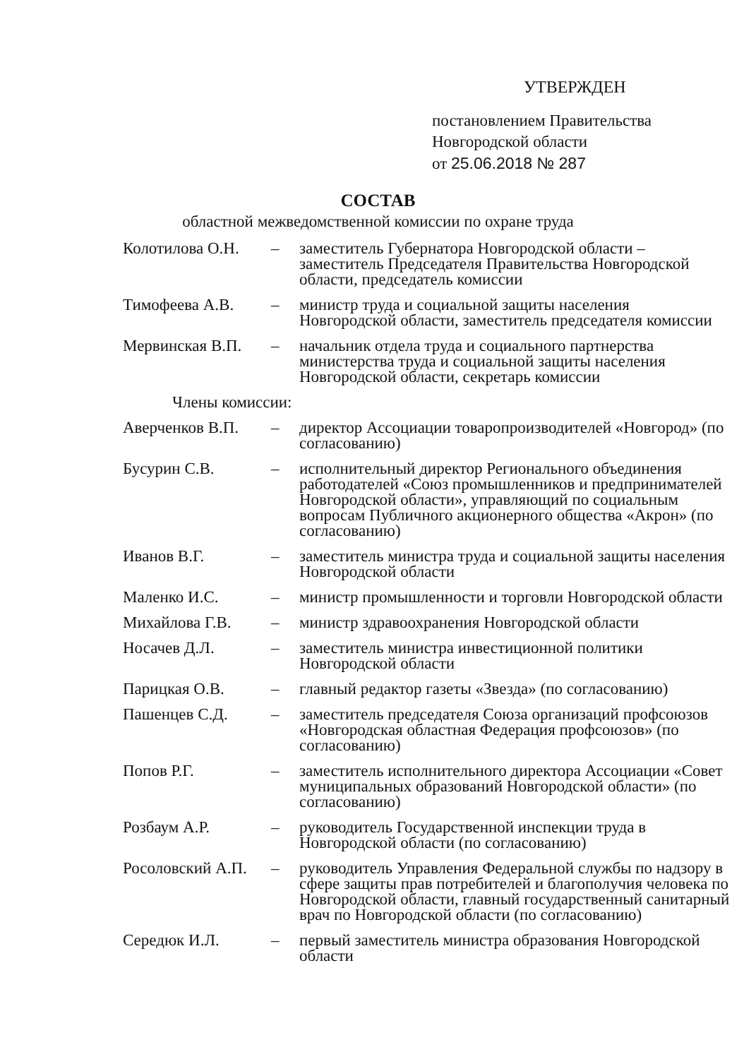УТВЕРЖДЕН
постановлением Правительства
Новгородской области
от 25.06.2018 № 287
СОСТАВ
областной межведомственной комиссии по охране труда
| Колотилова О.Н. | – | заместитель Губернатора Новгородской области – заместитель Председателя Правительства Новгородской области, председатель комиссии |
| Тимофеева А.В. | – | министр труда и социальной защиты населения Новгородской области, заместитель председателя комиссии |
| Мервинская В.П. | – | начальник отдела труда и социального партнерства министерства труда и социальной защиты населения Новгородской области, секретарь комиссии |
Члены комиссии:
| Аверченков В.П. | – | директор Ассоциации товаропроизводителей «Новгород» (по согласованию) |
| Бусурин С.В. | – | исполнительный директор Регионального объединения работодателей «Союз промышленников и предпринимателей Новгородской области», управляющий по социальным вопросам Публичного акционерного общества «Акрон» (по согласованию) |
| Иванов В.Г. | – | заместитель министра труда и социальной защиты населения Новгородской области |
| Маленко И.С. | – | министр промышленности и торговли Новгородской области |
| Михайлова Г.В. | – | министр здравоохранения Новгородской области |
| Носачев Д.Л. | – | заместитель министра инвестиционной политики Новгородской области |
| Парицкая О.В. | – | главный редактор газеты «Звезда» (по согласованию) |
| Пашенцев С.Д. | – | заместитель председателя Союза организаций профсоюзов «Новгородская областная Федерация профсоюзов» (по согласованию) |
| Попов Р.Г. | – | заместитель исполнительного директора Ассоциации «Совет муниципальных образований Новгородской области» (по согласованию) |
| Розбаум А.Р. | – | руководитель Государственной инспекции труда в Новгородской области (по согласованию) |
| Росоловский А.П. | – | руководитель Управления Федеральной службы по надзору в сфере защиты прав потребителей и благополучия человека по Новгородской области, главный государственный санитарный врач по Новгородской области (по согласованию) |
| Середюк И.Л. | – | первый заместитель министра образования Новгородской области |